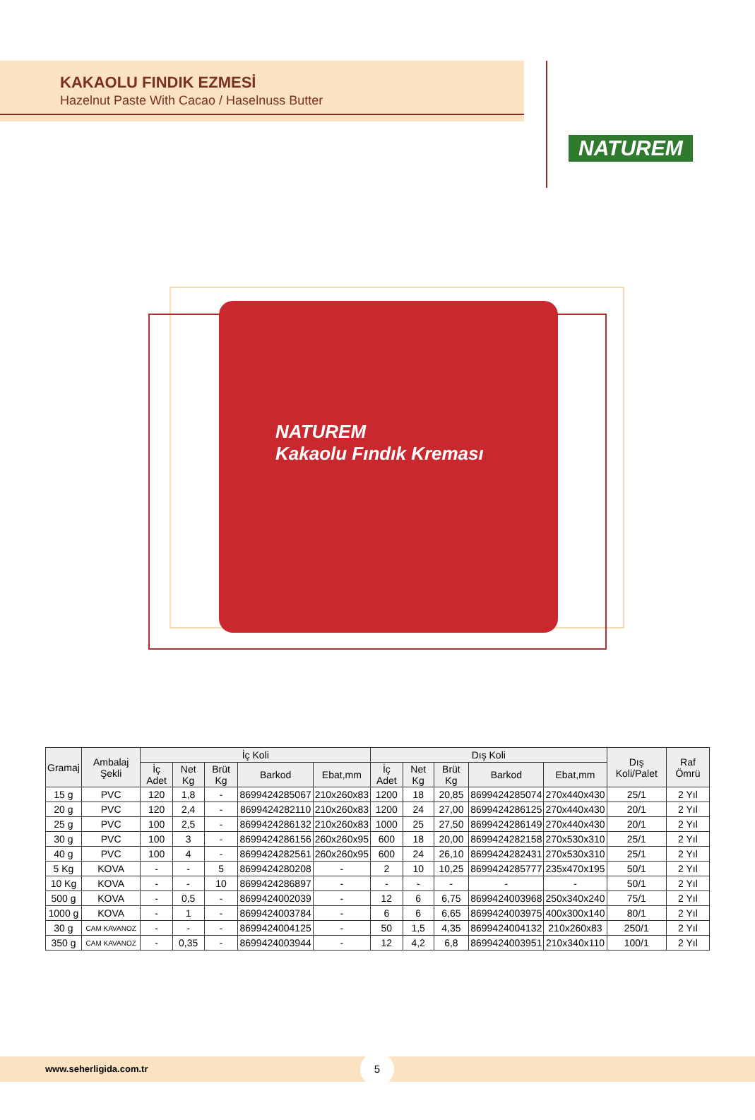KAKAOLU FINDIK EZMESİ
Hazelnut Paste With Cacao / Haselnuss Butter
NATUREM
NATUREM
Kakaolu Fındık Kreması
| Gramaj | Ambalaj Şekli | İç Koli | | | | | Dış Koli | | | | | Dış Koli/Palet | Raf Ömrü |
| --- | --- | --- | --- | --- | --- | --- | --- | --- | --- | --- | --- | --- | --- |
| | | İç Adet | Net Kg | Brüt Kg | Barkod | Ebat,mm | İç Adet | Net Kg | Brüt Kg | Barkod | Ebat,mm | | |
| 15 g | PVC | 120 | 1,8 | - | 8699424285067 | 210x260x83 | 1200 | 18 | 20,85 | 8699424285074 | 270x440x430 | 25/1 | 2 Yıl |
| 20 g | PVC | 120 | 2,4 | - | 8699424282110 | 210x260x83 | 1200 | 24 | 27,00 | 8699424286125 | 270x440x430 | 20/1 | 2 Yıl |
| 25 g | PVC | 100 | 2,5 | - | 8699424286132 | 210x260x83 | 1000 | 25 | 27,50 | 8699424286149 | 270x440x430 | 20/1 | 2 Yıl |
| 30 g | PVC | 100 | 3 | - | 8699424286156 | 260x260x95 | 600 | 18 | 20,00 | 8699424282158 | 270x530x310 | 25/1 | 2 Yıl |
| 40 g | PVC | 100 | 4 | - | 8699424282561 | 260x260x95 | 600 | 24 | 26,10 | 8699424282431 | 270x530x310 | 25/1 | 2 Yıl |
| 5 Kg | KOVA | - | - | 5 | 8699424280208 | - | 2 | 10 | 10,25 | 8699424285777 | 235x470x195 | 50/1 | 2 Yıl |
| 10 Kg | KOVA | - | - | 10 | 8699424286897 | - | - | - | - | - | - | 50/1 | 2 Yıl |
| 500 g | KOVA | - | 0,5 | - | 8699424002039 | - | 12 | 6 | 6,75 | 8699424003968 | 250x340x240 | 75/1 | 2 Yıl |
| 1000 g | KOVA | - | 1 | - | 8699424003784 | - | 6 | 6 | 6,65 | 8699424003975 | 400x300x140 | 80/1 | 2 Yıl |
| 30 g | CAM KAVANOZ | - | - | - | 8699424004125 | - | 50 | 1,5 | 4,35 | 8699424004132 | 210x260x83 | 250/1 | 2 Yıl |
| 350 g | CAM KAVANOZ | - | 0,35 | - | 8699424003944 | - | 12 | 4,2 | 6,8 | 8699424003951 | 210x340x110 | 100/1 | 2 Yıl |
www.seherligida.com.tr
5